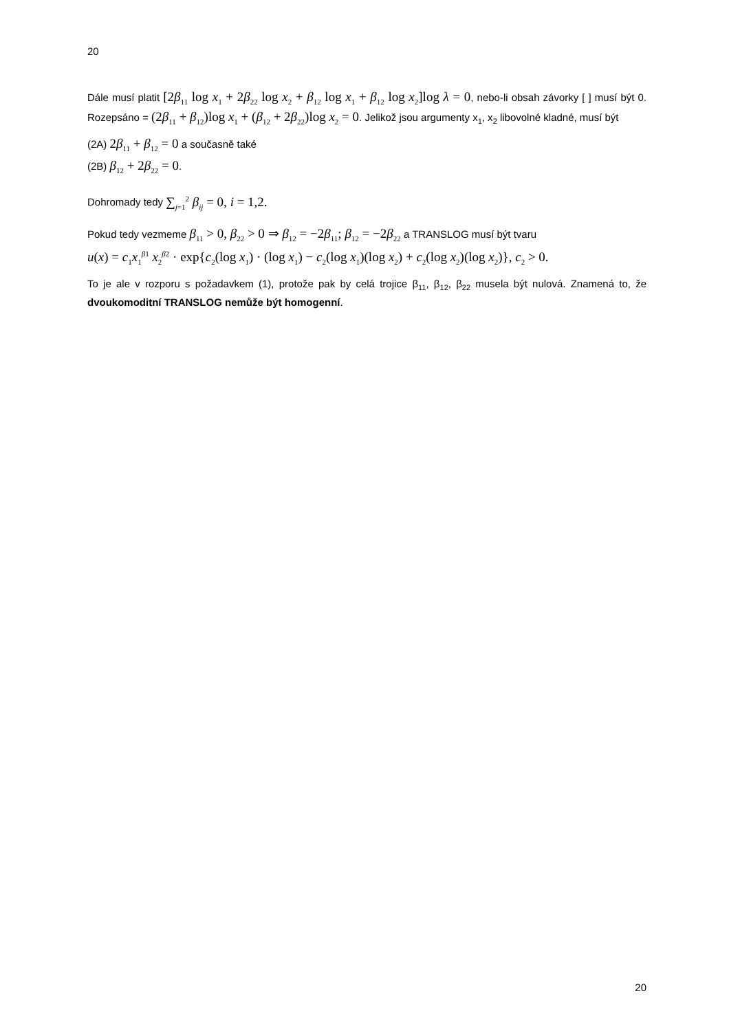20
Dále musí platit [2β<sub>11</sub> log x<sub>1</sub> + 2β<sub>22</sub> log x<sub>2</sub> + β<sub>12</sub> log x<sub>1</sub> + β<sub>12</sub> log x<sub>2</sub>]log λ = 0, nebo-li obsah závorky [ ] musí být 0. Rozepsáno = (2β<sub>11</sub> + β<sub>12</sub>)log x<sub>1</sub> + (β<sub>12</sub> + 2β<sub>22</sub>)log x<sub>2</sub> = 0. Jelikož jsou argumenty x<sub>1</sub>, x<sub>2</sub> libovolné kladné, musí být
(2A) 2β<sub>11</sub> + β<sub>12</sub> = 0 a současně také
(2B) β<sub>12</sub> + 2β<sub>22</sub> = 0.
Dohromady tedy ∑<sub>j=1</sub><sup>2</sup> β<sub>ij</sub> = 0, i = 1,2.
Pokud tedy vezmeme β<sub>11</sub> > 0, β<sub>22</sub> > 0 ⇒ β<sub>12</sub> = −2β<sub>11</sub>; β<sub>12</sub> = −2β<sub>22</sub> a TRANSLOG musí být tvaru
u(x) = c<sub>1</sub>x<sub>1</sub><sup>β1</sup> x<sub>2</sub><sup>β2</sup> · exp{c<sub>2</sub>(log x<sub>1</sub>) · (log x<sub>1</sub>) − c<sub>2</sub>(log x<sub>1</sub>)(log x<sub>2</sub>) + c<sub>2</sub>(log x<sub>2</sub>)(log x<sub>2</sub>)}, c<sub>2</sub> > 0.
To je ale v rozporu s požadavkem (1), protože pak by celá trojice β<sub>11</sub>, β<sub>12</sub>, β<sub>22</sub> musela být nulová. Znamená to, že dvoukomoditní TRANSLOG nemůže být homogenní.
20